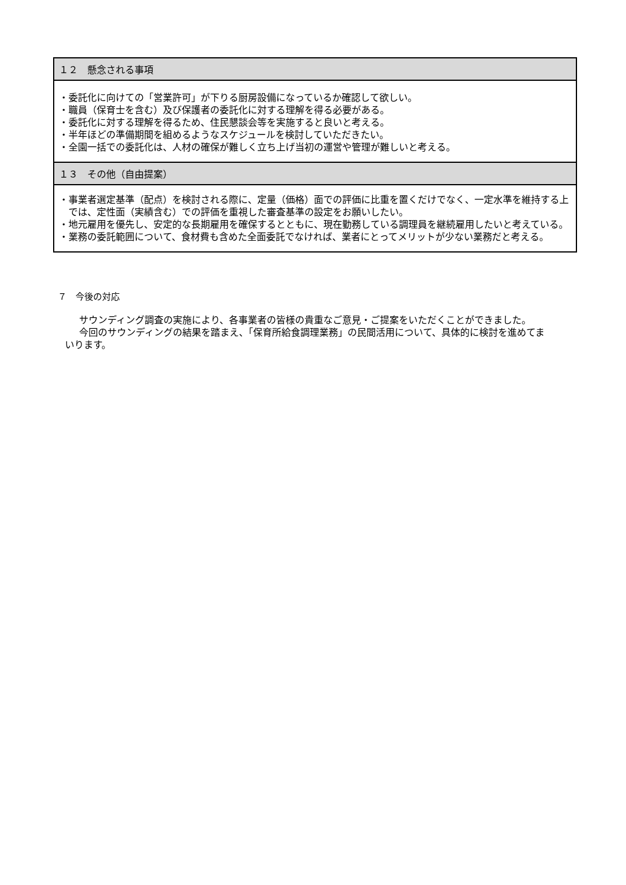| １２ 懸念される事項 |
| --- |
| ・委託化に向けての「営業許可」が下りる厨房設備になっているか確認して欲しい。 ・職員（保育士を含む）及び保護者の委託化に対する理解を得る必要がある。 ・委託化に対する理解を得るため、住民懇談会等を実施すると良いと考える。 ・半年ほどの準備期間を組めるようなスケジュールを検討していただきたい。 ・全園一括での委託化は、人材の確保が難しく立ち上げ当初の運営や管理が難しいと考える。 |
| １３ その他（自由提案） |
| ・事業者選定基準（配点）を検討される際に、定量（価格）面での評価に比重を置くだけでなく、一定水準を維持する上では、定性面（実績含む）での評価を重視した審査基準の設定をお願いしたい。 ・地元雇用を優先し、安定的な長期雇用を確保するとともに、現在勤務している調理員を継続雇用したいと考えている。 ・業務の委託範囲について、食材費も含めた全面委託でなければ、業者にとってメリットが少ない業務だと考える。 |
７　今後の対応
サウンディング調査の実施により、各事業者の皆様の貴重なご意見・ご提案をいただくことができました。
今回のサウンディングの結果を踏まえ、「保育所給食調理業務」の民間活用について、具体的に検討を進めてまいります。